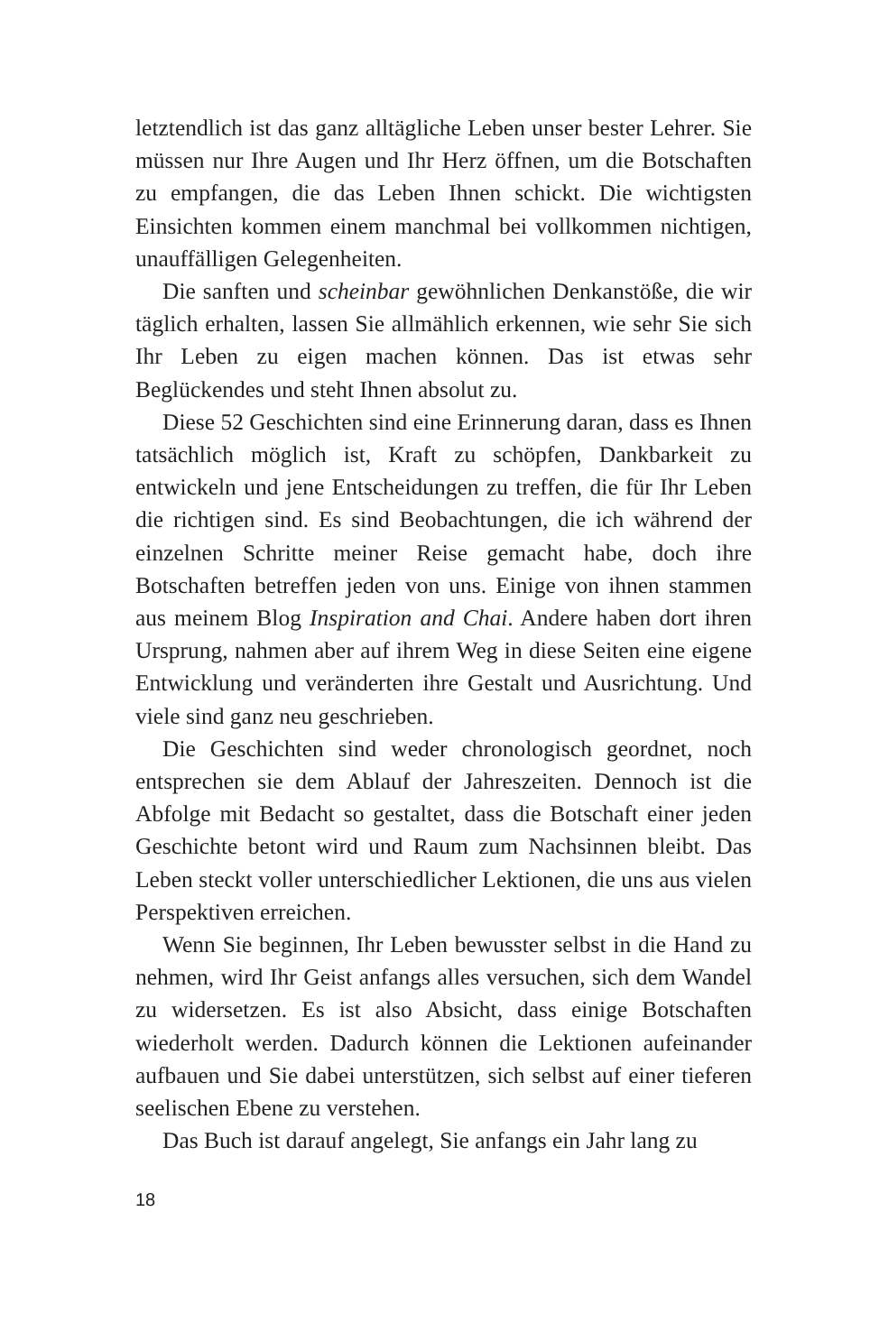letztendlich ist das ganz alltägliche Leben unser bester Lehrer. Sie müssen nur Ihre Augen und Ihr Herz öffnen, um die Botschaften zu empfangen, die das Leben Ihnen schickt. Die wichtigsten Einsichten kommen einem manchmal bei vollkommen nichtigen, unauffälligen Gelegenheiten.
Die sanften und scheinbar gewöhnlichen Denkanstöße, die wir täglich erhalten, lassen Sie allmählich erkennen, wie sehr Sie sich Ihr Leben zu eigen machen können. Das ist etwas sehr Beglückendes und steht Ihnen absolut zu.
Diese 52 Geschichten sind eine Erinnerung daran, dass es Ihnen tatsächlich möglich ist, Kraft zu schöpfen, Dankbarkeit zu entwickeln und jene Entscheidungen zu treffen, die für Ihr Leben die richtigen sind. Es sind Beobachtungen, die ich während der einzelnen Schritte meiner Reise gemacht habe, doch ihre Botschaften betreffen jeden von uns. Einige von ihnen stammen aus meinem Blog Inspiration and Chai. Andere haben dort ihren Ursprung, nahmen aber auf ihrem Weg in diese Seiten eine eigene Entwicklung und veränderten ihre Gestalt und Ausrichtung. Und viele sind ganz neu geschrieben.
Die Geschichten sind weder chronologisch geordnet, noch entsprechen sie dem Ablauf der Jahreszeiten. Dennoch ist die Abfolge mit Bedacht so gestaltet, dass die Botschaft einer jeden Geschichte betont wird und Raum zum Nachsinnen bleibt. Das Leben steckt voller unterschiedlicher Lektionen, die uns aus vielen Perspektiven erreichen.
Wenn Sie beginnen, Ihr Leben bewusster selbst in die Hand zu nehmen, wird Ihr Geist anfangs alles versuchen, sich dem Wandel zu widersetzen. Es ist also Absicht, dass einige Botschaften wiederholt werden. Dadurch können die Lektionen aufeinander aufbauen und Sie dabei unterstützen, sich selbst auf einer tieferen seelischen Ebene zu verstehen.
Das Buch ist darauf angelegt, Sie anfangs ein Jahr lang zu
18